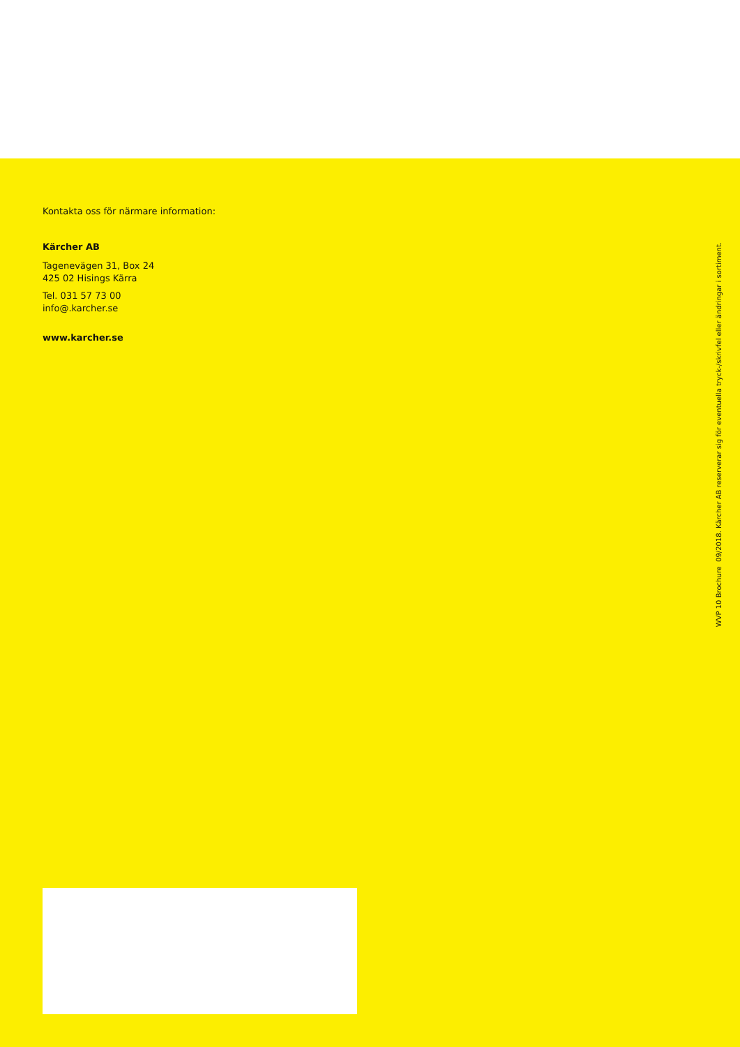Kontakta oss för närmare information:
Kärcher AB
Tagenevägen 31, Box 24
425 02 Hisings Kärra
Tel. 031 57 73 00
info@.karcher.se
www.karcher.se
WVP 10 Brochure 09/2018. Kärcher AB reserverar sig för eventuella tryck-/skrivfel eller ändringar i sortiment.